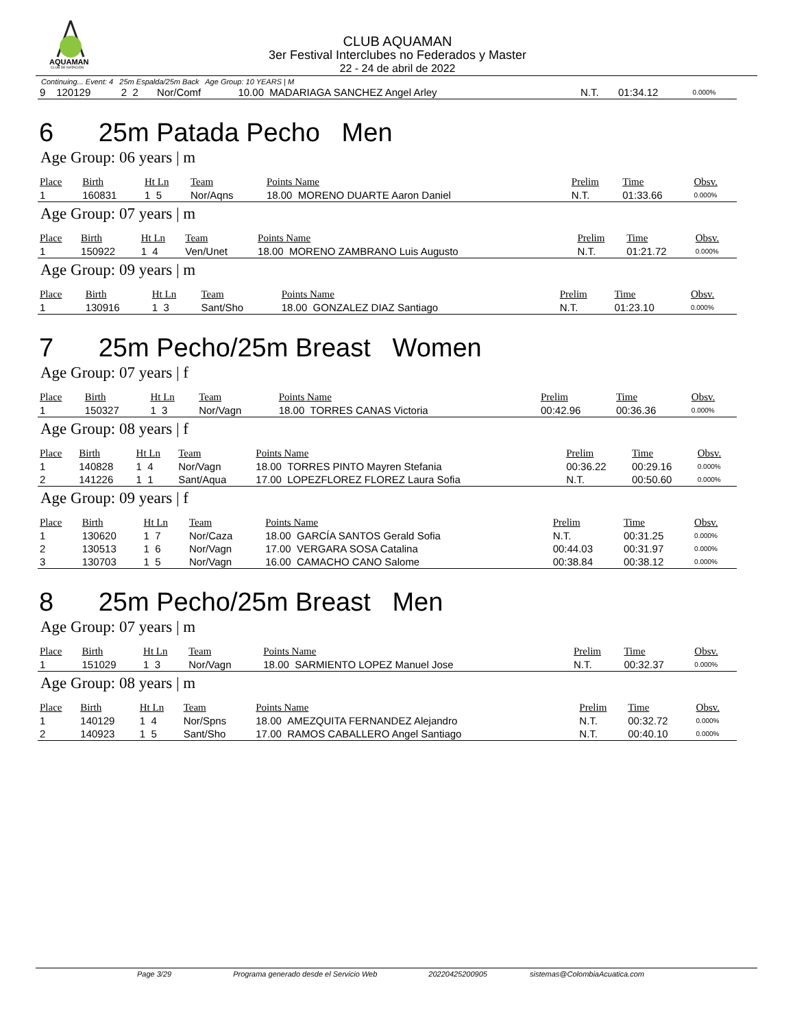AQUAMAN
CLUB DE NATACIÓN
CLUB AQUAMAN
3er Festival Interclubes no Federados y Master
22 - 24 de abril de 2022
Continuing... Event: 4 25m Espalda/25m Back Age Group: 10 YEARS | M
| 9 | 120129 | 2 2 | Nor/Comf | 10.00 MADARIAGA SANCHEZ Angel Arley | N.T. | 01:34.12 | 0.000% |
6 25m Patada Pecho Men
Age Group: 06 years | m
| Place | Birth | Ht Ln | Team | Points Name | Prelim | Time | Obsv. |
| --- | --- | --- | --- | --- | --- | --- | --- |
| 1 | 160831 | 1 5 | Nor/Aqns | 18.00 MORENO DUARTE Aaron Daniel | N.T. | 01:33.66 | 0.000% |
Age Group: 07 years | m
| Place | Birth | Ht Ln | Team | Points Name | Prelim | Time | Obsv. |
| --- | --- | --- | --- | --- | --- | --- | --- |
| 1 | 150922 | 1 4 | Ven/Unet | 18.00 MORENO ZAMBRANO Luis Augusto | N.T. | 01:21.72 | 0.000% |
Age Group: 09 years | m
| Place | Birth | Ht Ln | Team | Points Name | Prelim | Time | Obsv. |
| --- | --- | --- | --- | --- | --- | --- | --- |
| 1 | 130916 | 1 3 | Sant/Sho | 18.00 GONZALEZ DIAZ Santiago | N.T. | 01:23.10 | 0.000% |
7 25m Pecho/25m Breast Women
Age Group: 07 years | f
| Place | Birth | Ht Ln | Team | Points Name | Prelim | Time | Obsv. |
| --- | --- | --- | --- | --- | --- | --- | --- |
| 1 | 150327 | 1 3 | Nor/Vagn | 18.00 TORRES CANAS Victoria | 00:42.96 | 00:36.36 | 0.000% |
Age Group: 08 years | f
| Place | Birth | Ht Ln | Team | Points Name | Prelim | Time | Obsv. |
| --- | --- | --- | --- | --- | --- | --- | --- |
| 1 | 140828 | 1 4 | Nor/Vagn | 18.00 TORRES PINTO Mayren Stefania | 00:36.22 | 00:29.16 | 0.000% |
| 2 | 141226 | 1 1 | Sant/Aqua | 17.00 LOPEZFLOREZ FLOREZ Laura Sofia | N.T. | 00:50.60 | 0.000% |
Age Group: 09 years | f
| Place | Birth | Ht Ln | Team | Points Name | Prelim | Time | Obsv. |
| --- | --- | --- | --- | --- | --- | --- | --- |
| 1 | 130620 | 1 7 | Nor/Caza | 18.00 GARCÍA SANTOS Gerald Sofia | N.T. | 00:31.25 | 0.000% |
| 2 | 130513 | 1 6 | Nor/Vagn | 17.00 VERGARA SOSA Catalina | 00:44.03 | 00:31.97 | 0.000% |
| 3 | 130703 | 1 5 | Nor/Vagn | 16.00 CAMACHO CANO Salome | 00:38.84 | 00:38.12 | 0.000% |
8 25m Pecho/25m Breast Men
Age Group: 07 years | m
| Place | Birth | Ht Ln | Team | Points Name | Prelim | Time | Obsv. |
| --- | --- | --- | --- | --- | --- | --- | --- |
| 1 | 151029 | 1 3 | Nor/Vagn | 18.00 SARMIENTO LOPEZ Manuel Jose | N.T. | 00:32.37 | 0.000% |
Age Group: 08 years | m
| Place | Birth | Ht Ln | Team | Points Name | Prelim | Time | Obsv. |
| --- | --- | --- | --- | --- | --- | --- | --- |
| 1 | 140129 | 1 4 | Nor/Spns | 18.00 AMEZQUITA FERNANDEZ Alejandro | N.T. | 00:32.72 | 0.000% |
| 2 | 140923 | 1 5 | Sant/Sho | 17.00 RAMOS CABALLERO Angel Santiago | N.T. | 00:40.10 | 0.000% |
Page 3/29 Programa generado desde el Servicio Web 20220425200905 sistemas@ColombiaAcuatica.com